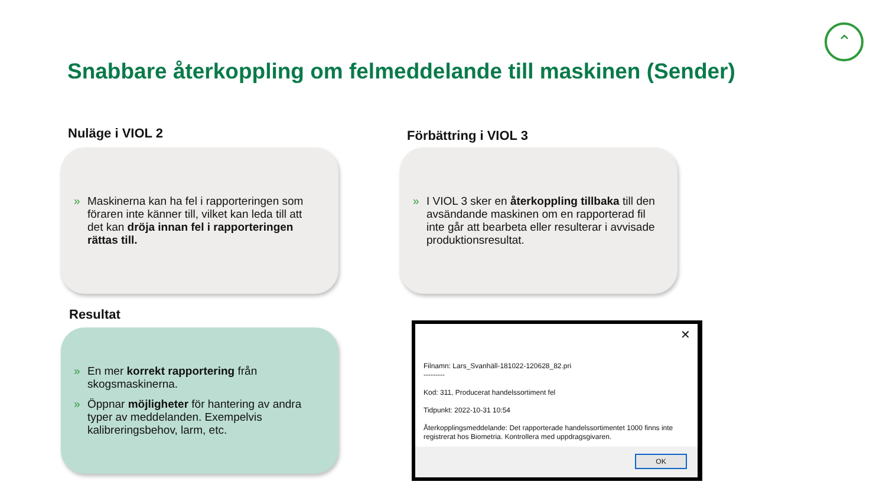⌃
Snabbare återkoppling om felmeddelande till maskinen (Sender)
Nuläge i VIOL 2
» Maskinerna kan ha fel i rapporteringen som föraren inte känner till, vilket kan leda till att det kan dröja innan fel i rapporteringen rättas till.
Förbättring i VIOL 3
» I VIOL 3 sker en återkoppling tillbaka till den avsändande maskinen om en rapporterad fil inte går att bearbeta eller resulterar i avvisade produktionsresultat.
Resultat
» En mer korrekt rapportering från skogsmaskinerna.
» Öppnar möjligheter för hantering av andra typer av meddelanden. Exempelvis kalibreringsbehov, larm, etc.
✕
Filnamn: Lars_Svanhäll-181022-120628_82.pri
---------
Kod: 311, Producerat handelssortiment fel
Tidpunkt: 2022-10-31 10:54
Återkopplingsmeddelande: Det rapporterade handelssortimentet 1000 finns inte registrerat hos Biometria. Kontrollera med uppdragsgivaren.
OK